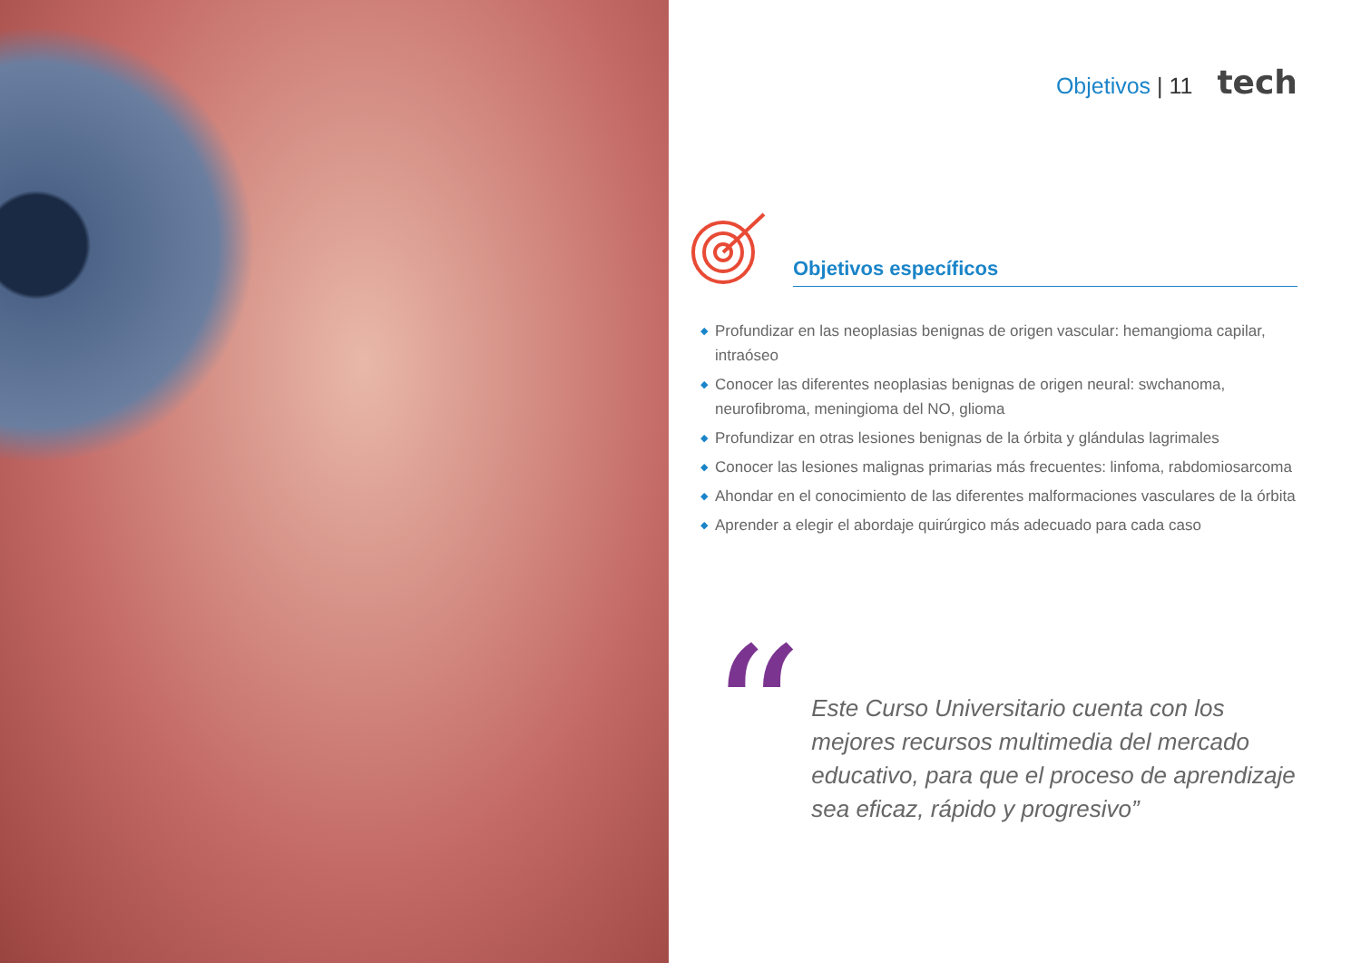Objetivos | 11 tech
Objetivos específicos
◆ Profundizar en las neoplasias benignas de origen vascular: hemangioma capilar, intraóseo
◆ Conocer las diferentes neoplasias benignas de origen neural: swchanoma, neurofibroma, meningioma del NO, glioma
◆ Profundizar en otras lesiones benignas de la órbita y glándulas lagrimales
◆ Conocer las lesiones malignas primarias más frecuentes: linfoma, rabdomiosarcoma
◆ Ahondar en el conocimiento de las diferentes malformaciones vasculares de la órbita
◆ Aprender a elegir el abordaje quirúrgico más adecuado para cada caso
“
Este Curso Universitario cuenta con los mejores recursos multimedia del mercado educativo, para que el proceso de aprendizaje sea eficaz, rápido y progresivo”